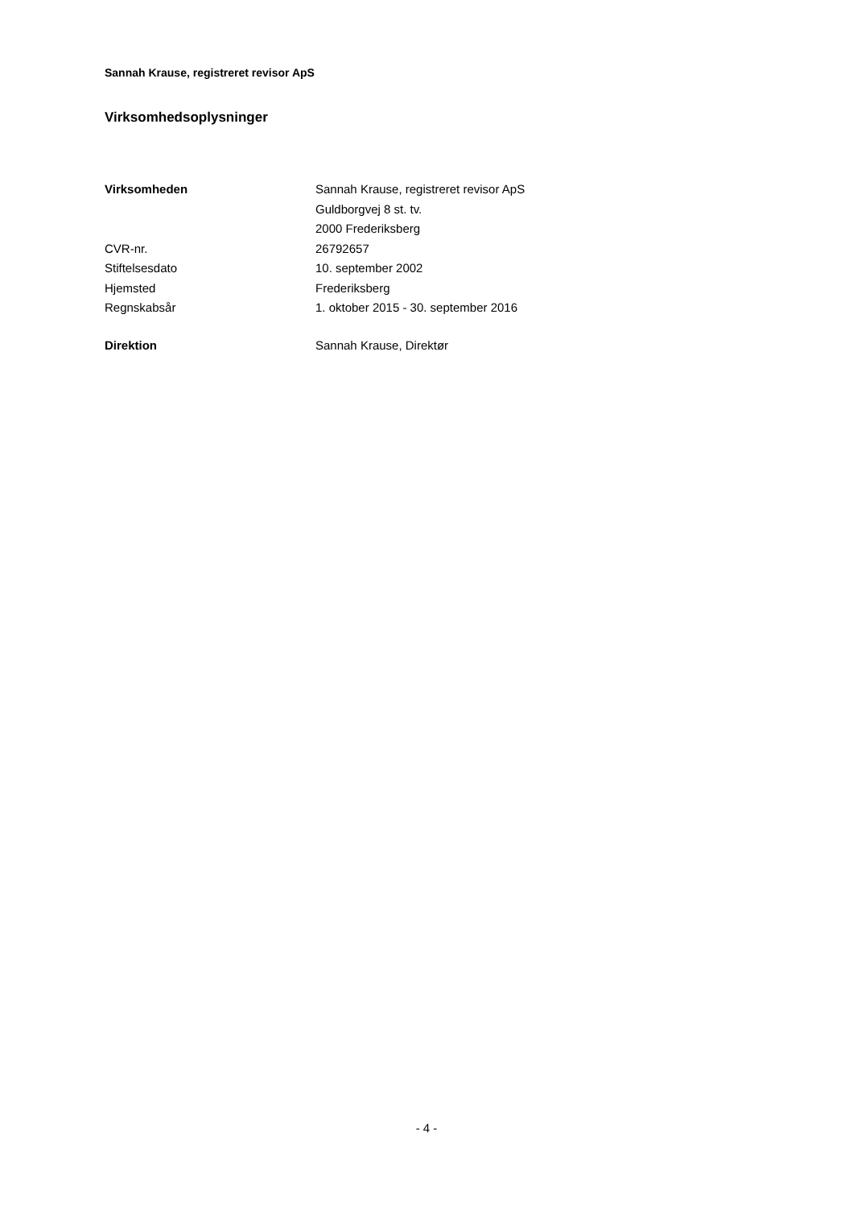Sannah Krause, registreret revisor ApS
Virksomhedsoplysninger
| Virksomheden | Sannah Krause, registreret revisor ApS |
| | Guldborgvej 8 st. tv. |
| | 2000 Frederiksberg |
| CVR-nr. | 26792657 |
| Stiftelsesdato | 10. september 2002 |
| Hjemsted | Frederiksberg |
| Regnskabsår | 1. oktober 2015 - 30. september 2016 |
| Direktion | Sannah Krause, Direktør |
- 4 -